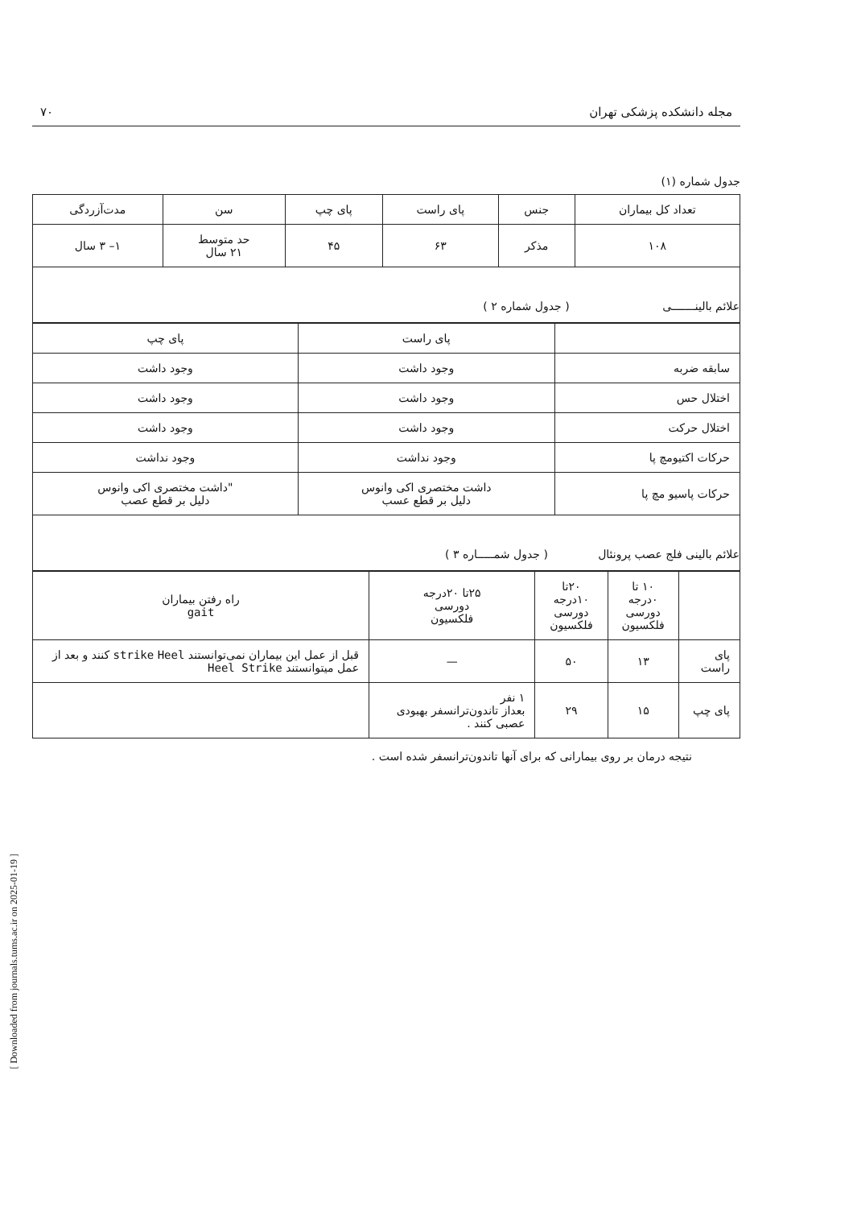[ Downloaded from journals.tums.ac.ir on 2025-01-19 ]
مجله دانشکده پزشکی تهران ۷۰
جدول شماره (۱)
| تعداد کل بیماران | جنس | پای راست | پای چپ | سن | مدت‌آزردگی |
| --- | --- | --- | --- | --- | --- |
| ۱۰۸ | مذکر | ۶۳ | ۴۵ | حد متوسط ۲۱ سال | ۱– ۳ سال |
| علائم بالینـــــــی ( جدول شماره ۲ ) | | | | | |
| | پای راست | پای چپ |
| --- | --- | --- |
| سابقه ضربه | وجود داشت | وجود داشت |
| اختلال حس | وجود داشت | وجود داشت |
| اختلال حرکت | وجود داشت | وجود داشت |
| حرکات اکتیومچ پا | وجود نداشت | وجود نداشت |
| حرکات پاسیو مچ پا | داشت مختصری اکی وانوس دلیل بر قطع عسب | "داشت مختصری اکی وانوس دلیل بر قطع عصب |
| علائم بالینی فلج عصب پرونئال ( جدول شمـــــاره ۳ ) | | |
| | ۱۰ تا ۰درجه دورسی فلکسیون | ۲۰تا ۱۰درجه دورسی فلکسیون | ۲۵تا ۲۰درجه دورسی فلکسیون | راه رفتن بیماران gait |
| --- | --- | --- | --- | --- |
| پای راست | ۱۳ | ۵۰ | — | قبل از عمل این بیماران نمی‌توانستند strike Heel کنند و بعد از عمل میتوانستند Heel Strike |
| پای چپ | ۱۵ | ۲۹ | ۱ نفر بعداز تاندون‌ترانسفر بهبودی عصبی کنند . | |
نتیجه درمان بر روی بیمارانی که برای آنها تاندون‌ترانسفر شده است .